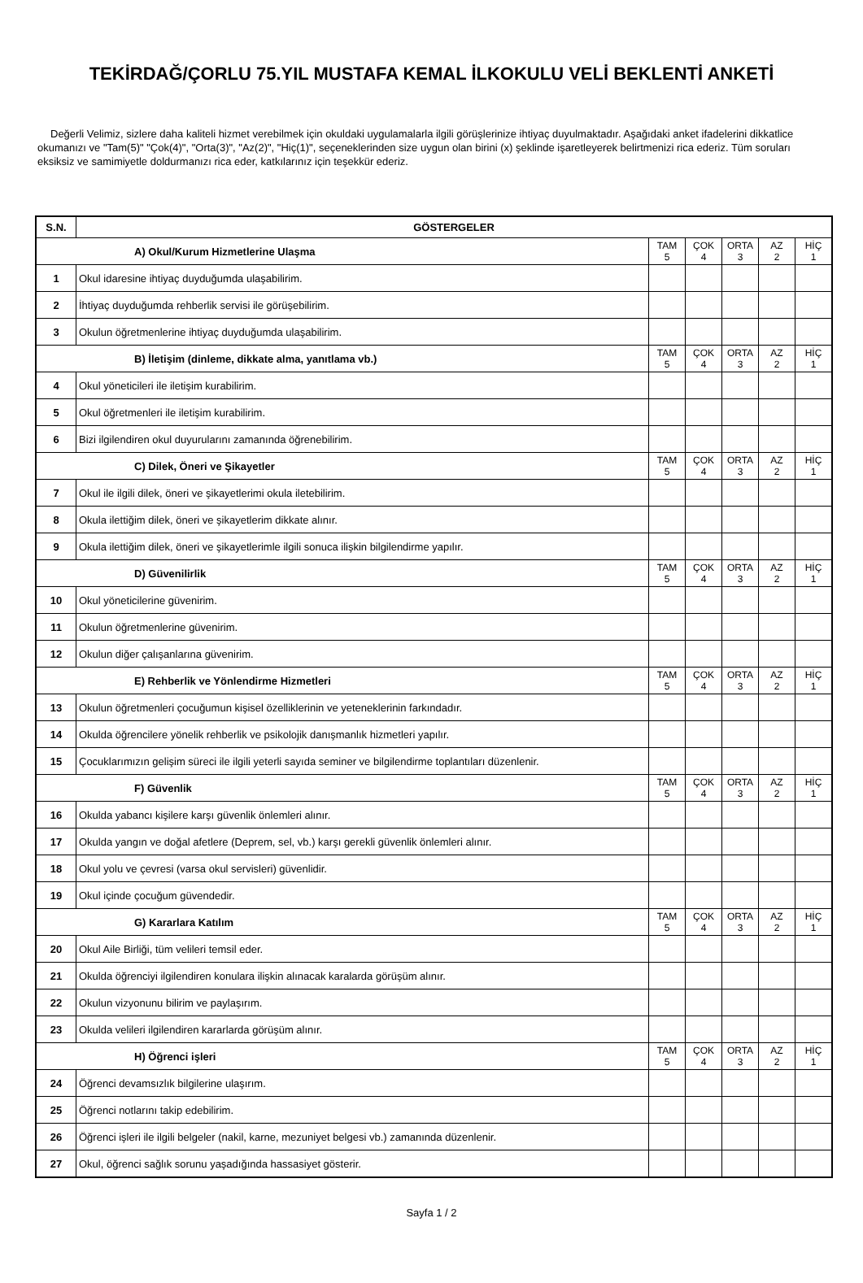TEKİRDAĞ/ÇORLU 75.YIL MUSTAFA KEMAL İLKOKULU VELİ BEKLENTİ ANKETİ
Değerli Velimiz, sizlere daha kaliteli hizmet verebilmek için okuldaki uygulamalarla ilgili görüşlerinize ihtiyaç duyulmaktadır. Aşağıdaki anket ifadelerini dikkatlice okumanızı ve "Tam(5)" "Çok(4)", "Orta(3)", "Az(2)", "Hiç(1)", seçeneklerinden size uygun olan birini (x) şeklinde işaretleyerek belirtmenizi rica ederiz. Tüm soruları eksiksiz ve samimiyetle doldurmanızı rica eder, katkılarınız için teşekkür ederiz.
| S.N. | GÖSTERGELER | | | | | |
| --- | --- | --- | --- | --- | --- | --- |
| A) Okul/Kurum Hizmetlerine Ulaşma | | TAM 5 | ÇOK 4 | ORTA 3 | AZ 2 | HİÇ 1 |
| 1 | Okul idaresine ihtiyaç duyduğumda ulaşabilirim. | | | | | |
| 2 | İhtiyaç duyduğumda rehberlik servisi ile görüşebilirim. | | | | | |
| 3 | Okulun öğretmenlerine ihtiyaç duyduğumda ulaşabilirim. | | | | | |
| B) İletişim (dinleme, dikkate alma, yanıtlama vb.) | | TAM 5 | ÇOK 4 | ORTA 3 | AZ 2 | HİÇ 1 |
| 4 | Okul yöneticileri ile iletişim kurabilirim. | | | | | |
| 5 | Okul öğretmenleri ile iletişim kurabilirim. | | | | | |
| 6 | Bizi ilgilendiren okul duyurularını zamanında öğrenebilirim. | | | | | |
| C) Dilek, Öneri ve Şikayetler | | TAM 5 | ÇOK 4 | ORTA 3 | AZ 2 | HİÇ 1 |
| 7 | Okul ile ilgili dilek, öneri ve şikayetlerimi okula iletebilirim. | | | | | |
| 8 | Okula ilettiğim dilek, öneri ve şikayetlerim dikkate alınır. | | | | | |
| 9 | Okula ilettiğim dilek, öneri ve şikayetlerimle ilgili sonuca ilişkin bilgilendirme yapılır. | | | | | |
| D) Güvenilirlik | | TAM 5 | ÇOK 4 | ORTA 3 | AZ 2 | HİÇ 1 |
| 10 | Okul yöneticilerine güvenirim. | | | | | |
| 11 | Okulun öğretmenlerine güvenirim. | | | | | |
| 12 | Okulun diğer çalışanlarına güvenirim. | | | | | |
| E) Rehberlik ve Yönlendirme Hizmetleri | | TAM 5 | ÇOK 4 | ORTA 3 | AZ 2 | HİÇ 1 |
| 13 | Okulun öğretmenleri çocuğumun kişisel özelliklerinin ve yeteneklerinin farkındadır. | | | | | |
| 14 | Okulda öğrencilere yönelik rehberlik ve psikolojik danışmanlık hizmetleri yapılır. | | | | | |
| 15 | Çocuklarımızın gelişim süreci ile ilgili yeterli sayıda seminer ve bilgilendirme toplantıları düzenlenir. | | | | | |
| F) Güvenlik | | TAM 5 | ÇOK 4 | ORTA 3 | AZ 2 | HİÇ 1 |
| 16 | Okulda yabancı kişilere karşı güvenlik önlemleri alınır. | | | | | |
| 17 | Okulda yangın ve doğal afetlere (Deprem, sel, vb.) karşı gerekli güvenlik önlemleri alınır. | | | | | |
| 18 | Okul yolu ve çevresi (varsa okul servisleri) güvenlidir. | | | | | |
| 19 | Okul içinde çocuğum güvendedir. | | | | | |
| G) Kararlara Katılım | | TAM 5 | ÇOK 4 | ORTA 3 | AZ 2 | HİÇ 1 |
| 20 | Okul Aile Birliği, tüm velileri temsil eder. | | | | | |
| 21 | Okulda öğrenciyi ilgilendiren konulara ilişkin alınacak karalarda görüşüm alınır. | | | | | |
| 22 | Okulun vizyonunu bilirim ve paylaşırım. | | | | | |
| 23 | Okulda velileri ilgilendiren kararlarda görüşüm alınır. | | | | | |
| H) Öğrenci işleri | | TAM 5 | ÇOK 4 | ORTA 3 | AZ 2 | HİÇ 1 |
| 24 | Öğrenci devamsızlık bilgilerine ulaşırım. | | | | | |
| 25 | Öğrenci notlarını takip edebilirim. | | | | | |
| 26 | Öğrenci işleri ile ilgili belgeler (nakil, karne, mezuniyet belgesi vb.) zamanında düzenlenir. | | | | | |
| 27 | Okul, öğrenci sağlık sorunu yaşadığında hassasiyet gösterir. | | | | | |
Sayfa 1 / 2